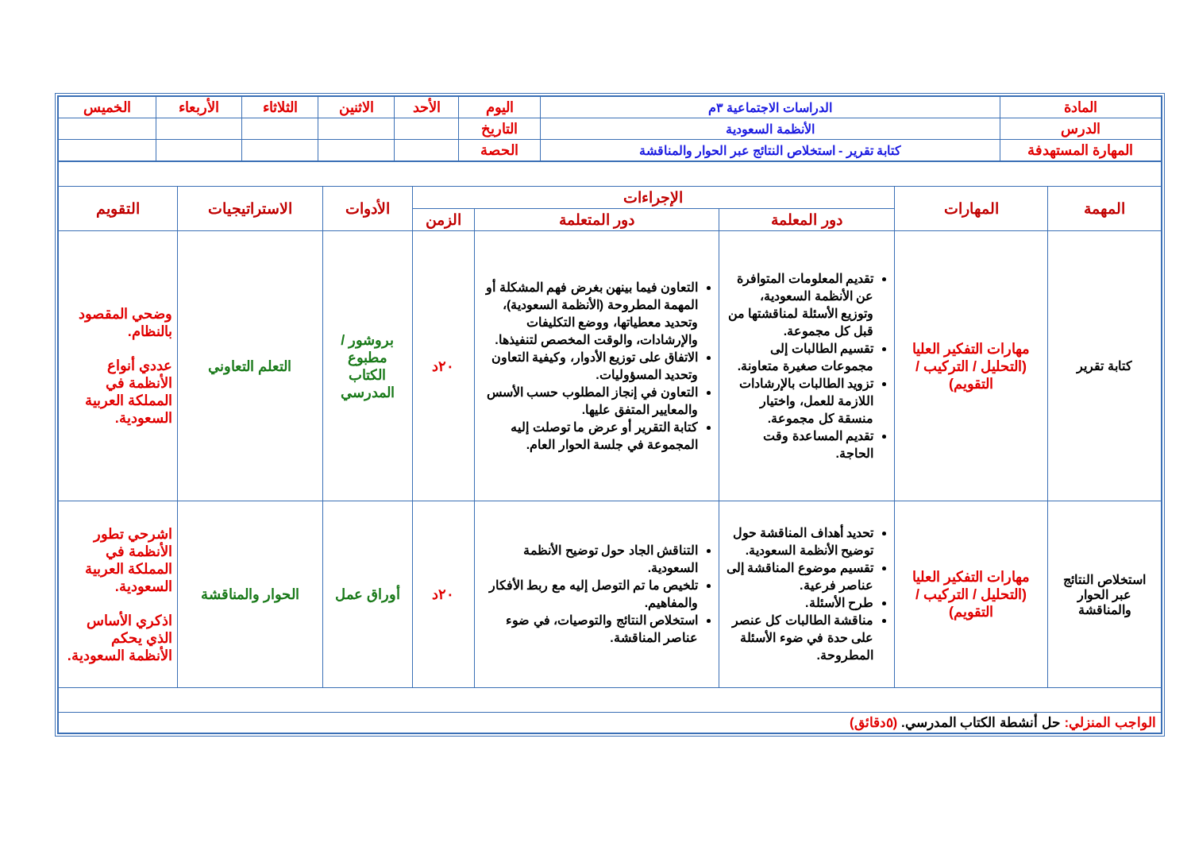| المادة | الدراسات الاجتماعية ٣م | اليوم | الأحد | الاثنين | الثلاثاء | الأربعاء | الخميس |
| الدرس | الأنظمة السعودية | التاريخ | | | | | |
| المهارة المستهدفة | كتابة تقرير - استخلاص النتائج عبر الحوار والمناقشة | الحصة | | | | | |
| المهمة | المهارات | الإجراءات | | | الأدوات | الاستراتيجيات | التقويم |
| --- | --- | --- | --- | --- | --- | --- | --- |
| | | دور المعلمة | دور المتعلمة | الزمن | | | |
| كتابة تقرير | مهارات التفكير العليا (التحليل / التركيب / التقويم) | تقديم المعلومات المتوافرة عن الأنظمة السعودية، وتوزيع الأسئلة لمناقشتها من قبل كل مجموعة. تقسيم الطالبات إلى مجموعات صغيرة متعاونة. تزويد الطالبات بالإرشادات اللازمة للعمل، واختيار منسقة كل مجموعة. تقديم المساعدة وقت الحاجة. | التعاون فيما بينهن بغرض فهم المشكلة أو المهمة المطروحة (الأنظمة السعودية)، وتحديد معطياتها، ووضع التكليفات والإرشادات، والوقت المخصص لتنفيذها. الاتفاق على توزيع الأدوار، وكيفية التعاون وتحديد المسؤوليات. التعاون في إنجاز المطلوب حسب الأسس والمعايير المتفق عليها. كتابة التقرير أو عرض ما توصلت إليه المجموعة في جلسة الحوار العام. | ٢٠د | بروشور / مطبوع الكتاب المدرسي | التعلم التعاوني | وضحي المقصود بالنظام. عددي أنواع الأنظمة في المملكة العربية السعودية. |
| استخلاص النتائج عبر الحوار والمناقشة | مهارات التفكير العليا (التحليل / التركيب / التقويم) | تحديد أهداف المناقشة حول توضيح الأنظمة السعودية. تقسيم موضوع المناقشة إلى عناصر فرعية. طرح الأسئلة. مناقشة الطالبات كل عنصر على حدة في ضوء الأسئلة المطروحة. | التناقش الجاد حول توضيح الأنظمة السعودية. تلخيص ما تم التوصل إليه مع ربط الأفكار والمفاهيم. استخلاص النتائج والتوصيات، في ضوء عناصر المناقشة. | ٢٠د | أوراق عمل | الحوار والمناقشة | اشرحي تطور الأنظمة في المملكة العربية السعودية. اذكري الأساس الذي يحكم الأنظمة السعودية. |
| الواجب المنزلي: حل أنشطة الكتاب المدرسي. (٥دقائق) | | | | | | | |